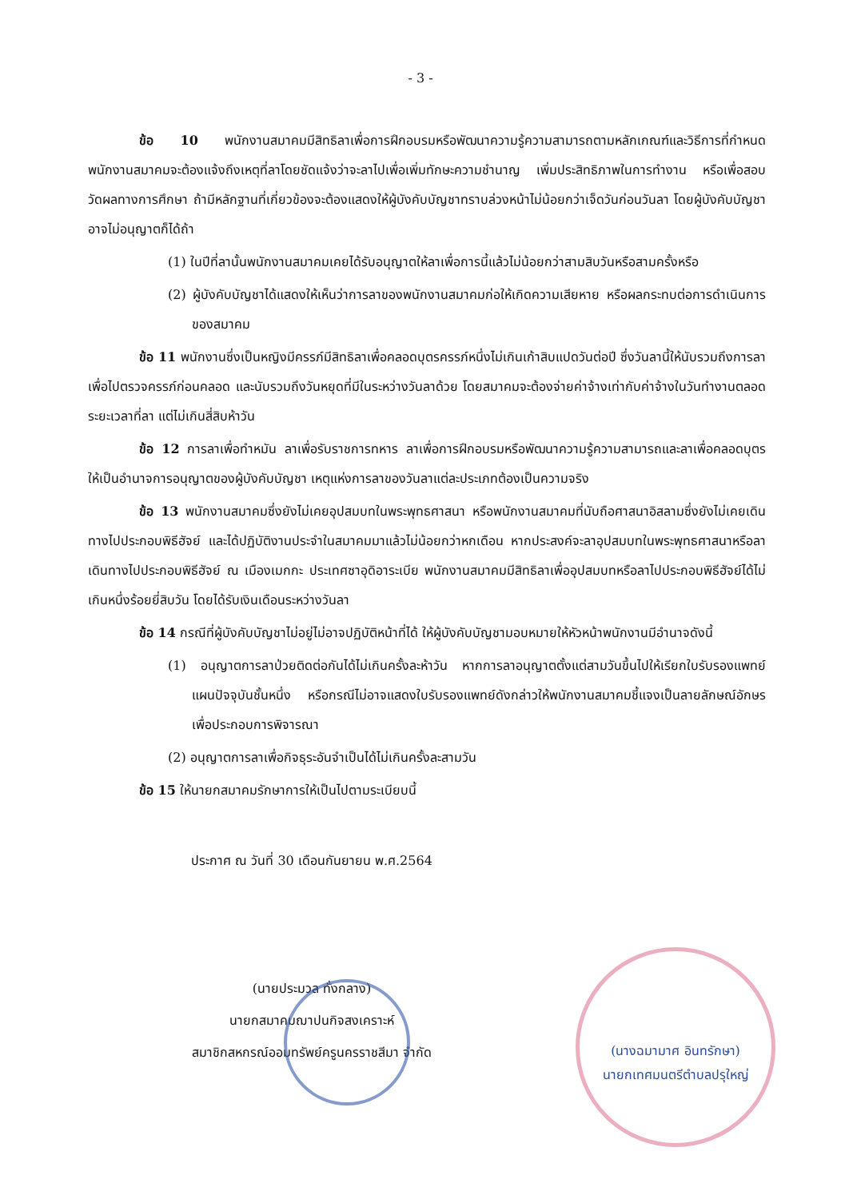- 3 -
ข้อ 10 พนักงานสมาคมมีสิทธิลาเพื่อการฝึกอบรมหรือพัฒนาความรู้ความสามารถตามหลักเกณฑ์และวิธีการที่กำหนดพนักงานสมาคมจะต้องแจ้งถึงเหตุที่ลาโดยชัดแจ้งว่าจะลาไปเพื่อเพิ่มทักษะความชำนาญ เพิ่มประสิทธิภาพในการทำงาน หรือเพื่อสอบวัดผลทางการศึกษา ถ้ามีหลักฐานที่เกี่ยวข้องจะต้องแสดงให้ผู้บังคับบัญชาทราบล่วงหน้าไม่น้อยกว่าเจ็ดวันก่อนวันลา โดยผู้บังคับบัญชาอาจไม่อนุญาตก็ได้ถ้า
(1) ในปีที่ลานั้นพนักงานสมาคมเคยได้รับอนุญาตให้ลาเพื่อการนี้แล้วไม่น้อยกว่าสามสิบวันหรือสามครั้งหรือ
(2) ผู้บังคับบัญชาได้แสดงให้เห็นว่าการลาของพนักงานสมาคมก่อให้เกิดความเสียหาย หรือผลกระทบต่อการดำเนินการของสมาคม
ข้อ 11 พนักงานซึ่งเป็นหญิงมีครรภ์มีสิทธิลาเพื่อคลอดบุตรครรภ์หนึ่งไม่เกินเก้าสิบแปดวันต่อปี ซึ่งวันลานี้ให้นับรวมถึงการลาเพื่อไปตรวจครรภ์ก่อนคลอด และนับรวมถึงวันหยุดที่มีในระหว่างวันลาด้วย โดยสมาคมจะต้องจ่ายค่าจ้างเท่ากับค่าจ้างในวันทำงานตลอดระยะเวลาที่ลา แต่ไม่เกินสี่สิบห้าวัน
ข้อ 12 การลาเพื่อทำหมัน ลาเพื่อรับราชการทหาร ลาเพื่อการฝึกอบรมหรือพัฒนาความรู้ความสามารถและลาเพื่อคลอดบุตร ให้เป็นอำนาจการอนุญาตของผู้บังคับบัญชา เหตุแห่งการลาของวันลาแต่ละประเภทต้องเป็นความจริง
ข้อ 13 พนักงานสมาคมซึ่งยังไม่เคยอุปสมบทในพระพุทธศาสนา หรือพนักงานสมาคมที่นับถือศาสนาอิสลามซึ่งยังไม่เคยเดินทางไปประกอบพิธีฮัจย์ และได้ปฏิบัติงานประจำในสมาคมมาแล้วไม่น้อยกว่าหกเดือน หากประสงค์จะลาอุปสมบทในพระพุทธศาสนาหรือลาเดินทางไปประกอบพิธีฮัจย์ ณ เมืองเมกกะ ประเทศซาอุดิอาระเบีย พนักงานสมาคมมีสิทธิลาเพื่ออุปสมบทหรือลาไปประกอบพิธีฮัจย์ได้ไม่เกินหนึ่งร้อยยี่สิบวัน โดยได้รับเงินเดือนระหว่างวันลา
ข้อ 14 กรณีที่ผู้บังคับบัญชาไม่อยู่ไม่อาจปฏิบัติหน้าที่ได้ ให้ผู้บังคับบัญชามอบหมายให้หัวหน้าพนักงานมีอำนาจดังนี้
(1) อนุญาตการลาป่วยติดต่อกันได้ไม่เกินครั้งละห้าวัน หากการลาอนุญาตตั้งแต่สามวันขึ้นไปให้เรียกใบรับรองแพทย์แผนปัจจุบันชั้นหนึ่ง หรือกรณีไม่อาจแสดงใบรับรองแพทย์ดังกล่าวให้พนักงานสมาคมชี้แจงเป็นลายลักษณ์อักษร เพื่อประกอบการพิจารณา
(2) อนุญาตการลาเพื่อกิจธุระอันจำเป็นได้ไม่เกินครั้งละสามวัน
ข้อ 15 ให้นายกสมาคมรักษาการให้เป็นไปตามระเบียบนี้
ประกาศ ณ วันที่ 30 เดือนกันยายน พ.ศ.2564
(นายประมวล ทั่งกลาง)
นายกสมาคมฌาปนกิจสงเคราะห์
สมาชิกสหกรณ์ออมทรัพย์ครูนครราชสีมา จำกัด
(นางฉมามาศ อินทรักษา)
นายกเทศมนตรีตำบลปรุใหญ่